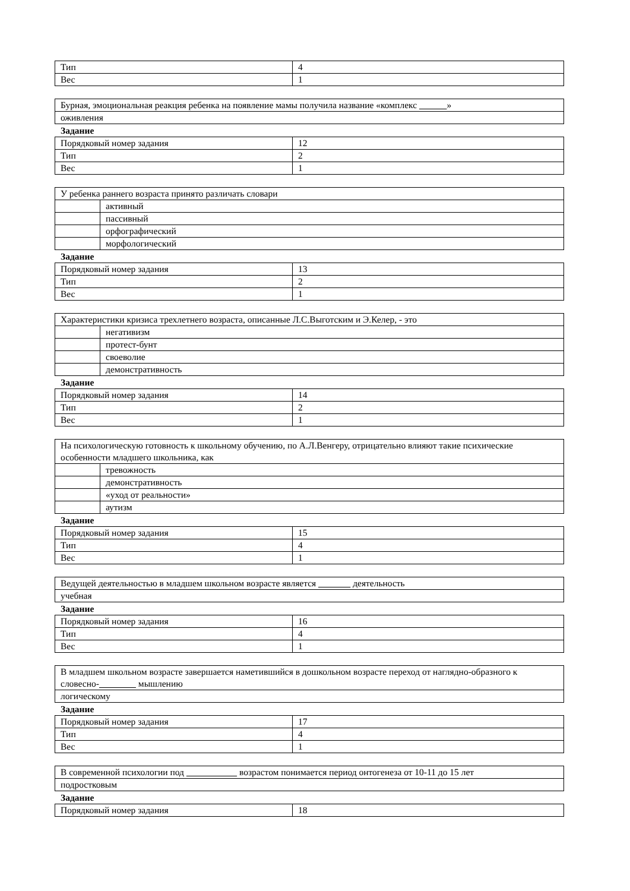| Тип | 4 |
| Вес | 1 |
| Бурная, эмоциональная реакция ребенка на появление мамы получила название «комплекс » |
| оживления |
Задание
| Порядковый номер задания | 12 |
| Тип | 2 |
| Вес | 1 |
| У ребенка раннего возраста принято различать словари | |
| | активный |
| | пассивный |
| | орфографический |
| | морфологический |
Задание
| Порядковый номер задания | 13 |
| Тип | 2 |
| Вес | 1 |
| Характеристики кризиса трехлетнего возраста, описанные Л.С.Выготским и Э.Келер, - это | |
| | негативизм |
| | протест-бунт |
| | своеволие |
| | демонстративность |
Задание
| Порядковый номер задания | 14 |
| Тип | 2 |
| Вес | 1 |
| На психологическую готовность к школьному обучению, по А.Л.Венгеру, отрицательно влияют такие психические особенности младшего школьника, как | |
| | тревожность |
| | демонстративность |
| | «уход от реальности» |
| | аутизм |
Задание
| Порядковый номер задания | 15 |
| Тип | 4 |
| Вес | 1 |
| Ведущей деятельностью в младшем школьном возрасте является деятельность |
| учебная |
Задание
| Порядковый номер задания | 16 |
| Тип | 4 |
| Вес | 1 |
| В младшем школьном возрасте завершается наметившийся в дошкольном возрасте переход от наглядно-образного к словесно- мышлению |
| логическому |
Задание
| Порядковый номер задания | 17 |
| Тип | 4 |
| Вес | 1 |
| В современной психологии под возрастом понимается период онтогенеза от 10-11 до 15 лет |
| подростковым |
Задание
| Порядковый номер задания | 18 |